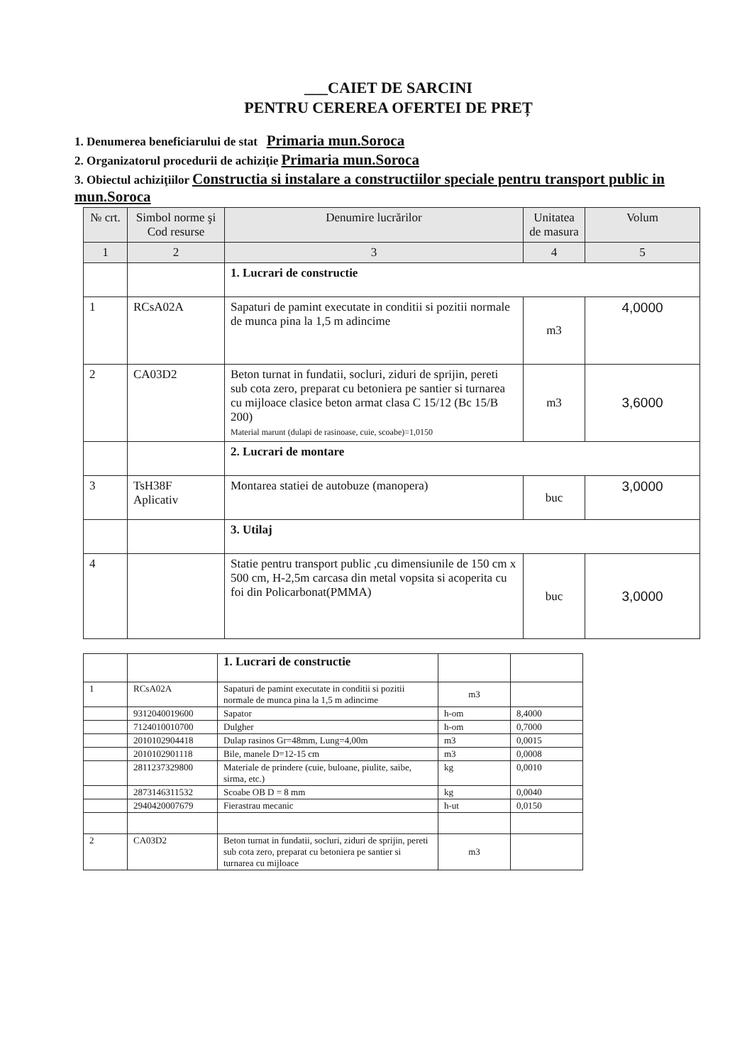___CAIET DE SARCINI
PENTRU CEREREA OFERTEI DE PREȚ
1. Denumerea beneficiarului de stat Primaria mun.Soroca
2. Organizatorul procedurii de achiziţie Primaria mun.Soroca
3. Obiectul achiziţiilor Constructia si instalare a constructiilor speciale pentru transport public in mun.Soroca
| № crt. | Simbol norme şi Cod resurse | Denumire lucrărilor | Unitatea de masura | Volum |
| --- | --- | --- | --- | --- |
| 1 | 2 | 3 | 4 | 5 |
| | | 1. Lucrari de constructie | | |
| 1 | RCsA02A | Sapaturi de pamint executate in conditii si pozitii normale de munca pina la 1,5 m adincime | m3 | 4,0000 |
| 2 | CA03D2 | Beton turnat in fundatii, socluri, ziduri de sprijin, pereti sub cota zero, preparat cu betoniera pe santier si turnarea cu mijloace clasice beton armat clasa C 15/12 (Bc 15/B 200) Material marunt (dulapi de rasinoase, cuie, scoabe)=1,0150 | m3 | 3,6000 |
| | | 2. Lucrari de montare | | |
| 3 | TsH38F Aplicativ | Montarea statiei de autobuze (manopera) | buc | 3,0000 |
| | | 3. Utilaj | | |
| 4 | | Statie pentru transport public ,cu dimensiunile de 150 cm x 500 cm, H-2,5m carcasa din metal vopsita si acoperita cu foi din Policarbonat(PMMA) | buc | 3,0000 |
| | | 1. Lucrari de constructie | | |
| 1 | RCsA02A | Sapaturi de pamint executate in conditii si pozitii normale de munca pina la 1,5 m adincime | m3 | |
| | 9312040019600 | Sapator | h-om | 8,4000 |
| | 7124010010700 | Dulgher | h-om | 0,7000 |
| | 2010102904418 | Dulap rasinos Gr=48mm, Lung=4,00m | m3 | 0,0015 |
| | 2010102901118 | Bile, manele D=12-15 cm | m3 | 0,0008 |
| | 2811237329800 | Materiale de prindere (cuie, buloane, piulite, saibe, sirma, etc.) | kg | 0,0010 |
| | 2873146311532 | Scoabe OB D = 8 mm | kg | 0,0040 |
| | 2940420007679 | Fierastrau mecanic | h-ut | 0,0150 |
| 2 | CA03D2 | Beton turnat in fundatii, socluri, ziduri de sprijin, pereti sub cota zero, preparat cu betoniera pe santier si turnarea cu mijloace | m3 | |